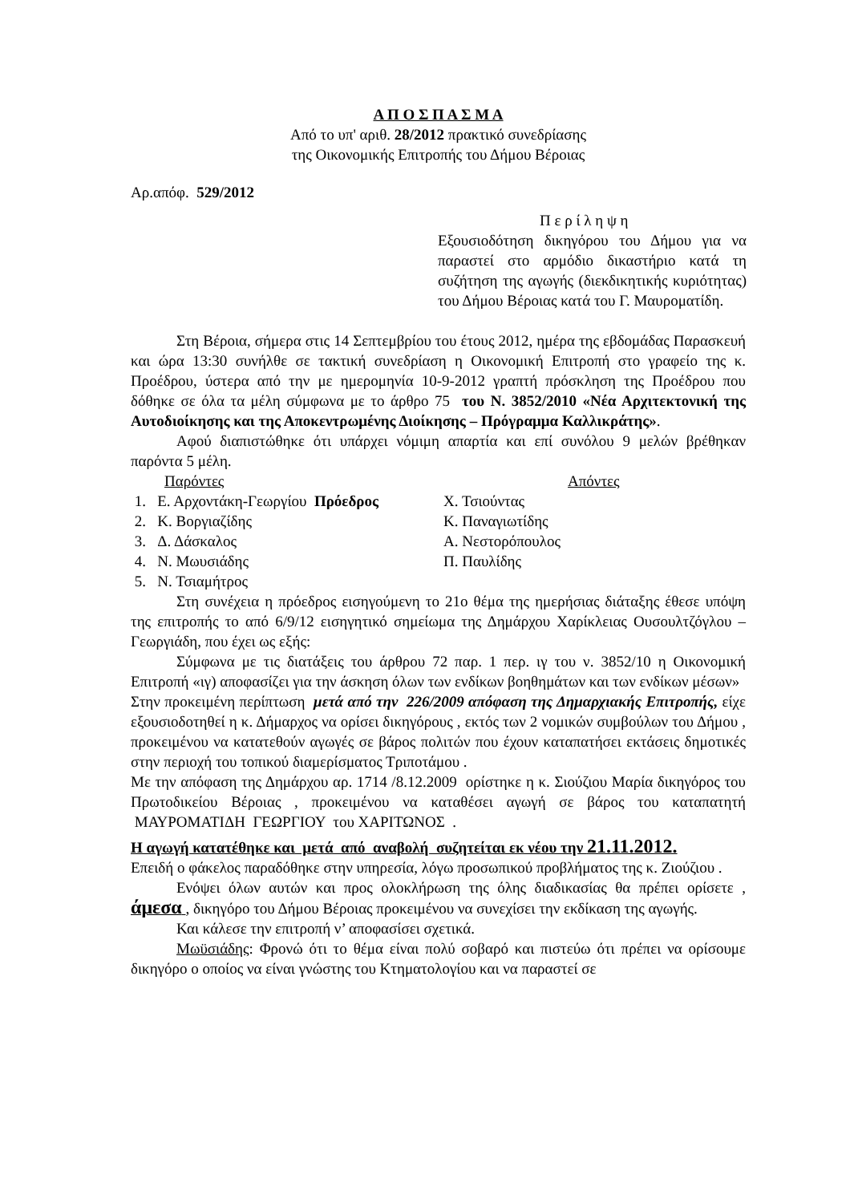Α Π Ο Σ Π Α Σ Μ Α
Από το υπ' αριθ. 28/2012 πρακτικό συνεδρίασης
της Οικονομικής Επιτροπής του Δήμου Βέροιας
Αρ.απόφ. 529/2012
Π ε ρ ί λ η ψ η
Εξουσιοδότηση δικηγόρου του Δήμου για να παραστεί στο αρμόδιο δικαστήριο κατά τη συζήτηση της αγωγής (διεκδικητικής κυριότητας) του Δήμου Βέροιας κατά του Γ. Μαυροματίδη.
Στη Βέροια, σήμερα στις 14 Σεπτεμβρίου του έτους 2012, ημέρα της εβδομάδας Παρασκευή και ώρα 13:30 συνήλθε σε τακτική συνεδρίαση η Οικονομική Επιτροπή στο γραφείο της κ. Προέδρου, ύστερα από την με ημερομηνία 10-9-2012 γραπτή πρόσκληση της Προέδρου που δόθηκε σε όλα τα μέλη σύμφωνα με το άρθρο 75 του Ν. 3852/2010 «Νέα Αρχιτεκτονική της Αυτοδιοίκησης και της Αποκεντρωμένης Διοίκησης – Πρόγραμμα Καλλικράτης».
Αφού διαπιστώθηκε ότι υπάρχει νόμιμη απαρτία και επί συνόλου 9 μελών βρέθηκαν παρόντα 5 μέλη.
Παρόντες
1. Ε. Αρχοντάκη-Γεωργίου Πρόεδρος
2. Κ. Βοργιαζίδης
3. Δ. Δάσκαλος
4. Ν. Μωυσιάδης
5. Ν. Τσιαμήτρος
Απόντες
Χ. Τσιούντας
Κ. Παναγιωτίδης
Α. Νεστορόπουλος
Π. Παυλίδης
Στη συνέχεια η πρόεδρος εισηγούμενη το 21ο θέμα της ημερήσιας διάταξης έθεσε υπόψη της επιτροπής το από 6/9/12 εισηγητικό σημείωμα της Δημάρχου Χαρίκλειας Ουσουλτζόγλου – Γεωργιάδη, που έχει ως εξής:
Σύμφωνα με τις διατάξεις του άρθρου 72 παρ. 1 περ. ιγ του ν. 3852/10 η Οικονομική Επιτροπή «ιγ) αποφασίζει για την άσκηση όλων των ενδίκων βοηθημάτων και των ενδίκων μέσων»
Στην προκειμένη περίπτωση μετά από την 226/2009 απόφαση της Δημαρχιακής Επιτροπής, είχε εξουσιοδοτηθεί η κ. Δήμαρχος να ορίσει δικηγόρους , εκτός των 2 νομικών συμβούλων του Δήμου , προκειμένου να κατατεθούν αγωγές σε βάρος πολιτών που έχουν καταπατήσει εκτάσεις δημοτικές στην περιοχή του τοπικού διαμερίσματος Τριποτάμου .
Με την απόφαση της Δημάρχου αρ. 1714 /8.12.2009 ορίστηκε η κ. Σιούζιου Μαρία δικηγόρος του Πρωτοδικείου Βέροιας , προκειμένου να καταθέσει αγωγή σε βάρος του καταπατητή ΜΑΥΡΟΜΑΤΙΔΗ ΓΕΩΡΓΙΟΥ του ΧΑΡΙΤΩΝΟΣ .
Η αγωγή κατατέθηκε και μετά από αναβολή συζητείται εκ νέου την 21.11.2012.
Επειδή ο φάκελος παραδόθηκε στην υπηρεσία, λόγω προσωπικού προβλήματος της κ. Ζιούζιου .
Ενόψει όλων αυτών και προς ολοκλήρωση της όλης διαδικασίας θα πρέπει ορίσετε , άμεσα , δικηγόρο του Δήμου Βέροιας προκειμένου να συνεχίσει την εκδίκαση της αγωγής.
Και κάλεσε την επιτροπή ν’ αποφασίσει σχετικά.
Μωϋσιάδης: Φρονώ ότι το θέμα είναι πολύ σοβαρό και πιστεύω ότι πρέπει να ορίσουμε δικηγόρο ο οποίος να είναι γνώστης του Κτηματολογίου και να παραστεί σε